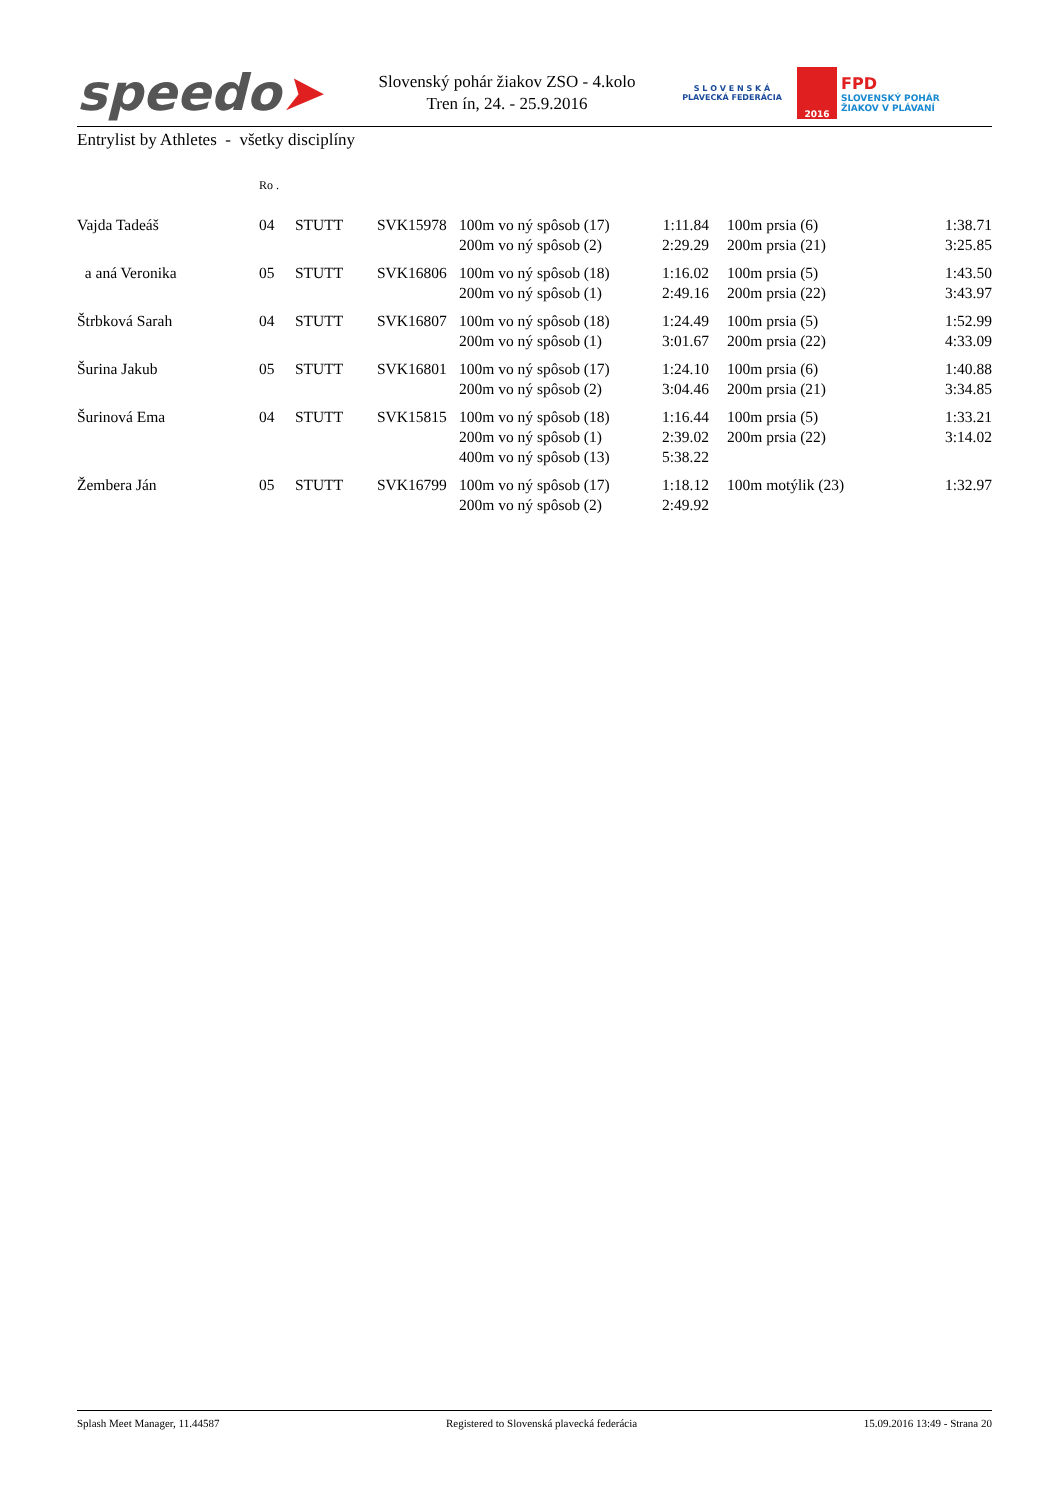speedo➤
Slovenský pohár žiakov ZSO - 4.kolo
Tren ín, 24. - 25.9.2016
S L O V E N S K Á
PLAVECKÁ FEDERÁCIA
2016
FPD
SLOVENSKÝ POHÁR
ŽIAKOV V PLÁVANÍ
Entrylist by Athletes - všetky disciplíny
| | Ro . | | | | | | | |
| --- | --- | --- | --- | --- | --- | --- | --- | --- |
| Vajda Tadeáš | 04 | STUTT | SVK15978 | 100m vo ný spôsob (17) | 1:11.84 | | 100m prsia (6) | 1:38.71 |
| | | | | 200m vo ný spôsob (2) | 2:29.29 | | 200m prsia (21) | 3:25.85 |
| a aná Veronika | 05 | STUTT | SVK16806 | 100m vo ný spôsob (18) | 1:16.02 | | 100m prsia (5) | 1:43.50 |
| | | | | 200m vo ný spôsob (1) | 2:49.16 | | 200m prsia (22) | 3:43.97 |
| Štrbková Sarah | 04 | STUTT | SVK16807 | 100m vo ný spôsob (18) | 1:24.49 | | 100m prsia (5) | 1:52.99 |
| | | | | 200m vo ný spôsob (1) | 3:01.67 | | 200m prsia (22) | 4:33.09 |
| Šurina Jakub | 05 | STUTT | SVK16801 | 100m vo ný spôsob (17) | 1:24.10 | | 100m prsia (6) | 1:40.88 |
| | | | | 200m vo ný spôsob (2) | 3:04.46 | | 200m prsia (21) | 3:34.85 |
| Šurinová Ema | 04 | STUTT | SVK15815 | 100m vo ný spôsob (18) | 1:16.44 | | 100m prsia (5) | 1:33.21 |
| | | | | 200m vo ný spôsob (1) | 2:39.02 | | 200m prsia (22) | 3:14.02 |
| | | | | 400m vo ný spôsob (13) | 5:38.22 | | | |
| Žembera Ján | 05 | STUTT | SVK16799 | 100m vo ný spôsob (17) | 1:18.12 | | 100m motýlik (23) | 1:32.97 |
| | | | | 200m vo ný spôsob (2) | 2:49.92 | | | |
Splash Meet Manager, 11.44587 Registered to Slovenská plavecká federácia 15.09.2016 13:49 - Strana 20